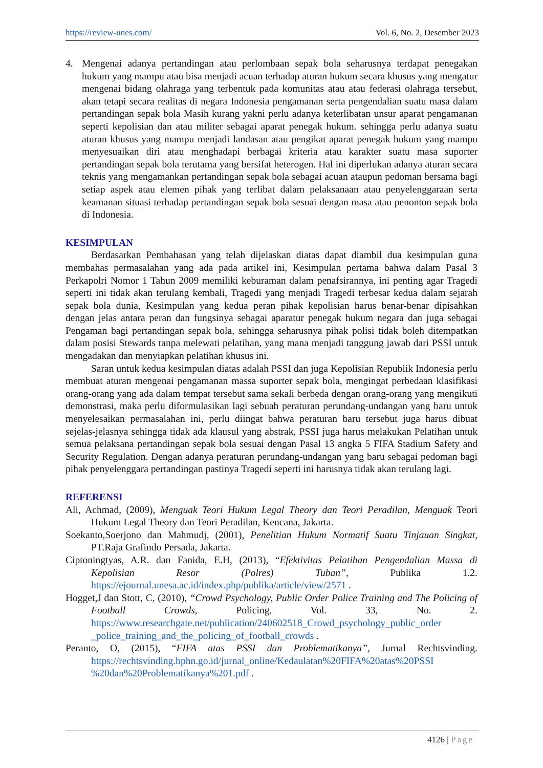https://review-unes.com/ Vol. 6, No. 2, Desember 2023
4. Mengenai adanya pertandingan atau perlombaan sepak bola seharusnya terdapat penegakan hukum yang mampu atau bisa menjadi acuan terhadap aturan hukum secara khusus yang mengatur mengenai bidang olahraga yang terbentuk pada komunitas atau atau federasi olahraga tersebut, akan tetapi secara realitas di negara Indonesia pengamanan serta pengendalian suatu masa dalam pertandingan sepak bola Masih kurang yakni perlu adanya keterlibatan unsur aparat pengamanan seperti kepolisian dan atau militer sebagai aparat penegak hukum. sehingga perlu adanya suatu aturan khusus yang mampu menjadi landasan atau pengikat aparat penegak hukum yang mampu menyesuaikan diri atau menghadapi berbagai kriteria atau karakter suatu masa suporter pertandingan sepak bola terutama yang bersifat heterogen. Hal ini diperlukan adanya aturan secara teknis yang mengamankan pertandingan sepak bola sebagai acuan ataupun pedoman bersama bagi setiap aspek atau elemen pihak yang terlibat dalam pelaksanaan atau penyelenggaraan serta keamanan situasi terhadap pertandingan sepak bola sesuai dengan masa atau penonton sepak bola di Indonesia.
KESIMPULAN
Berdasarkan Pembahasan yang telah dijelaskan diatas dapat diambil dua kesimpulan guna membahas permasalahan yang ada pada artikel ini, Kesimpulan pertama bahwa dalam Pasal 3 Perkapolri Nomor 1 Tahun 2009 memiliki keburaman dalam penafsirannya, ini penting agar Tragedi seperti ini tidak akan terulang kembali, Tragedi yang menjadi Tragedi terbesar kedua dalam sejarah sepak bola dunia, Kesimpulan yang kedua peran pihak kepolisian harus benar-benar dipisahkan dengan jelas antara peran dan fungsinya sebagai aparatur penegak hukum negara dan juga sebagai Pengaman bagi pertandingan sepak bola, sehingga seharusnya pihak polisi tidak boleh ditempatkan dalam posisi Stewards tanpa melewati pelatihan, yang mana menjadi tanggung jawab dari PSSI untuk mengadakan dan menyiapkan pelatihan khusus ini.
Saran untuk kedua kesimpulan diatas adalah PSSI dan juga Kepolisian Republik Indonesia perlu membuat aturan mengenai pengamanan massa suporter sepak bola, mengingat perbedaan klasifikasi orang-orang yang ada dalam tempat tersebut sama sekali berbeda dengan orang-orang yang mengikuti demonstrasi, maka perlu diformulasikan lagi sebuah peraturan perundang-undangan yang baru untuk menyelesaikan permasalahan ini, perlu diingat bahwa peraturan baru tersebut juga harus dibuat sejelas-jelasnya sehingga tidak ada klausul yang abstrak, PSSI juga harus melakukan Pelatihan untuk semua pelaksana pertandingan sepak bola sesuai dengan Pasal 13 angka 5 FIFA Stadium Safety and Security Regulation. Dengan adanya peraturan perundang-undangan yang baru sebagai pedoman bagi pihak penyelenggara pertandingan pastinya Tragedi seperti ini harusnya tidak akan terulang lagi.
REFERENSI
Ali, Achmad, (2009), Menguak Teori Hukum Legal Theory dan Teori Peradilan, Menguak Teori Hukum Legal Theory dan Teori Peradilan, Kencana, Jakarta.
Soekanto,Soerjono dan Mahmudj, (2001), Penelitian Hukum Normatif Suatu Tinjauan Singkat, PT.Raja Grafindo Persada, Jakarta.
Ciptoningtyas, A.R. dan Fanida, E.H, (2013), “Efektivitas Pelatihan Pengendalian Massa di Kepolisian Resor (Polres) Tuban”, Publika 1.2. https://ejournal.unesa.ac.id/index.php/publika/article/view/2571 .
Hogget,J dan Stott, C, (2010), “Crowd Psychology, Public Order Police Training and The Policing of Football Crowds, Policing, Vol. 33, No. 2. https://www.researchgate.net/publication/240602518_Crowd_psychology_public_order _police_training_and_the_policing_of_football_crowds .
Peranto, O, (2015), “FIFA atas PSSI dan Problematikanya”, Jurnal Rechtsvinding. https://rechtsvinding.bphn.go.id/jurnal_online/Kedaulatan%20FIFA%20atas%20PSSI %20dan%20Problematikanya%201.pdf .
4126 | Page